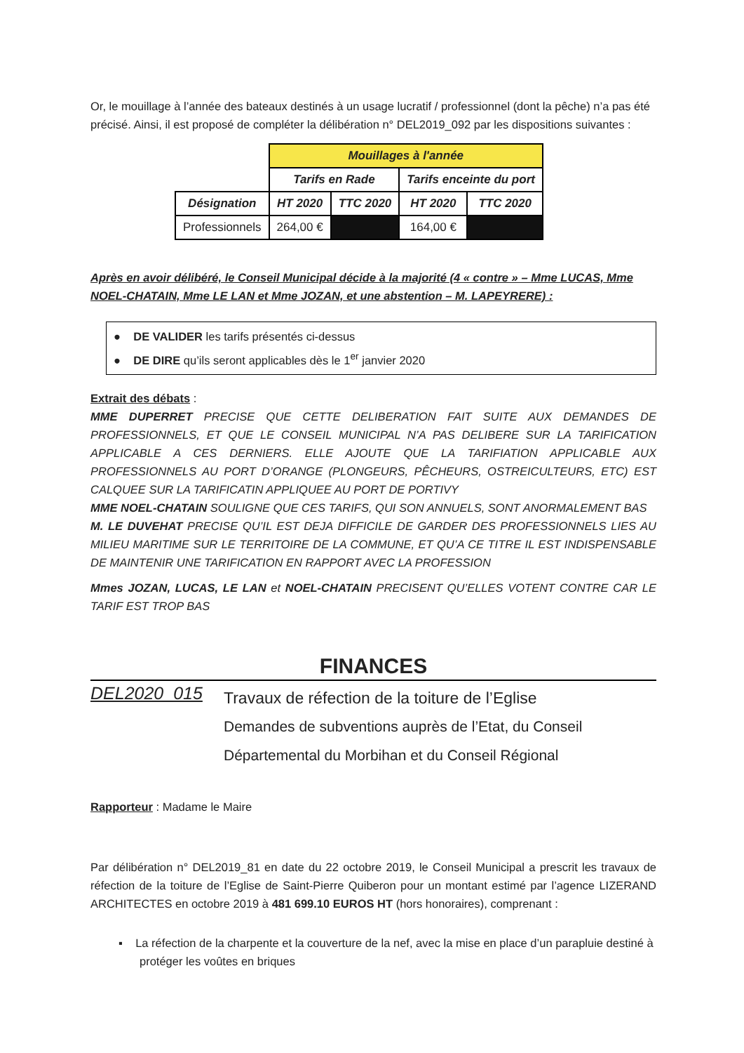Or, le mouillage à l’année des bateaux destinés à un usage lucratif / professionnel (dont la pêche) n’a pas été précisé. Ainsi, il est proposé de compléter la délibération n° DEL2019_092 par les dispositions suivantes :
| | Mouillages à l'année | | | |
| | Tarifs en Rade | | Tarifs enceinte du port | |
| Désignation | HT 2020 | TTC 2020 | HT 2020 | TTC 2020 |
| Professionnels | 264,00 € | | 164,00 € | |
Après en avoir délibéré, le Conseil Municipal décide à la majorité (4 « contre » – Mme LUCAS, Mme NOEL-CHATAIN, Mme LE LAN et Mme JOZAN, et une abstention – M. LAPEYRERE) :
● DE VALIDER les tarifs présentés ci-dessus
● DE DIRE qu’ils seront applicables dès le 1<sup>er</sup> janvier 2020
Extrait des débats :
MME DUPERRET PRECISE QUE CETTE DELIBERATION FAIT SUITE AUX DEMANDES DE PROFESSIONNELS, ET QUE LE CONSEIL MUNICIPAL N’A PAS DELIBERE SUR LA TARIFICATION APPLICABLE A CES DERNIERS. ELLE AJOUTE QUE LA TARIFIATION APPLICABLE AUX PROFESSIONNELS AU PORT D’ORANGE (PLONGEURS, PÊCHEURS, OSTREICULTEURS, ETC) EST CALQUEE SUR LA TARIFICATIN APPLIQUEE AU PORT DE PORTIVY
MME NOEL-CHATAIN SOULIGNE QUE CES TARIFS, QUI SON ANNUELS, SONT ANORMALEMENT BAS
M. LE DUVEHAT PRECISE QU’IL EST DEJA DIFFICILE DE GARDER DES PROFESSIONNELS LIES AU MILIEU MARITIME SUR LE TERRITOIRE DE LA COMMUNE, ET QU’A CE TITRE IL EST INDISPENSABLE DE MAINTENIR UNE TARIFICATION EN RAPPORT AVEC LA PROFESSION
Mmes JOZAN, LUCAS, LE LAN et NOEL-CHATAIN PRECISENT QU’ELLES VOTENT CONTRE CAR LE TARIF EST TROP BAS
FINANCES
DEL2020_015
Travaux de réfection de la toiture de l’Eglise
Demandes de subventions auprès de l’Etat, du Conseil
Départemental du Morbihan et du Conseil Régional
Rapporteur : Madame le Maire
Par délibération n° DEL2019_81 en date du 22 octobre 2019, le Conseil Municipal a prescrit les travaux de réfection de la toiture de l’Eglise de Saint-Pierre Quiberon pour un montant estimé par l’agence LIZERAND ARCHITECTES en octobre 2019 à 481 699.10 EUROS HT (hors honoraires), comprenant :
▪ La réfection de la charpente et la couverture de la nef, avec la mise en place d’un parapluie destiné à protéger les voûtes en briques